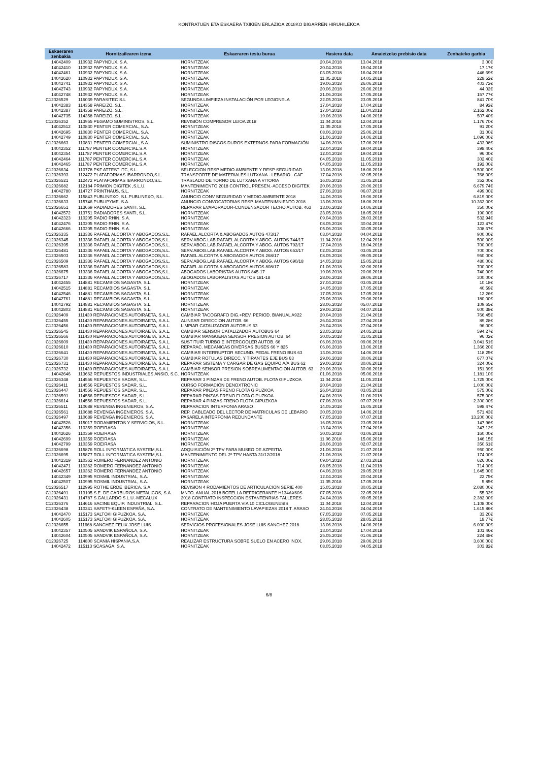KONTRATUEN ETA ESKAERA TXIKIEN ERLAZIOA 2018KO BIGARREN HIRUHILEKOA
| Eskaeraren zenbakia | Hornitzailearen izena | Eskaeraren testu burua | Hasiera data | Amaietzeko prebisio data | Zenbateko garbia |
| --- | --- | --- | --- | --- | --- |
| 14042409 | 110932 PAPYNDUX, S.A. | HORNITZEAK | 20.04.2018 | 13.04.2018 | 3,00€ |
| 14042410 | 110932 PAPYNDUX, S.A. | HORNITZEAK | 20.04.2018 | 19.04.2018 | 17,17€ |
| 14042461 | 110932 PAPYNDUX, S.A. | HORNITZEAK | 03.05.2018 | 16.04.2018 | 446,69€ |
| 14042620 | 110932 PAPYNDUX, S.A. | HORNITZEAK | 11.05.2018 | 14.05.2018 | 228,52€ |
| 14042741 | 110932 PAPYNDUX, S.A. | HORNITZEAK | 19.06.2018 | 26.06.2018 | 403,72€ |
| 14042743 | 110932 PAPYNDUX, S.A. | HORNITZEAK | 20.06.2018 | 26.06.2018 | 44,02€ |
| 14042748 | 110932 PAPYNDUX, S.A. | HORNITZEAK | 21.06.2018 | 17.05.2018 | 157,77€ |
| C12026529 | 116039 PARASITEC S.L | SEGUNDA LIMPIEZA INSTALACIÓN POR LEGIONELA | 22.05.2018 | 23.05.2018 | 841,70€ |
| 14042383 | 114358 PAREIZO, S.L. | HORNITZEAK | 17.04.2018 | 17.04.2018 | 84,92€ |
| 14042387 | 114358 PAREIZO, S.L. | HORNITZEAK | 17.04.2018 | 11.04.2018 | 2.162,00€ |
| 14042735 | 114358 PAREIZO, S.L. | HORNITZEAK | 19.06.2018 | 14.06.2018 | 507,40€ |
| C12026352 | 113955 PEGAMO SUMINISTROS, S.L. | REVISIÓN COMPRESOR LEIOA 2018 | 11.04.2018 | 12.04.2018 | 1.176,70€ |
| 14042512 | 110830 PENTER COMERCIAL, S.A. | HORNITZEAK | 11.05.2018 | 17.05.2018 | 91,20€ |
| 14042695 | 110830 PENTER COMERCIAL, S.A. | HORNITZEAK | 08.06.2018 | 25.06.2018 | 31,00€ |
| 14042749 | 110830 PENTER COMERCIAL, S.A. | HORNITZEAK | 21.06.2018 | 14.06.2018 | 1.096,00€ |
| C12026663 | 110831 PENTER COMERCIAL, S.A. | SUMINISTRO DISCOS DUROS EXTERNOS PARA FORMACIÓN | 14.06.2018 | 17.06.2018 | 433,98€ |
| 14042352 | 111787 PENTER COMERCIAL,S.A. | HORNITZEAK | 12.04.2018 | 19.04.2018 | 398,40€ |
| 14042354 | 111787 PENTER COMERCIAL,S.A. | HORNITZEAK | 12.04.2018 | 19.04.2018 | 96,00€ |
| 14042464 | 111787 PENTER COMERCIAL,S.A. | HORNITZEAK | 04.05.2018 | 11.05.2018 | 302,40€ |
| 14042465 | 111787 PENTER COMERCIAL,S.A. | HORNITZEAK | 04.05.2018 | 11.05.2018 | 192,00€ |
| C12026634 | 110778 PKF ATTEST ITC, S.L. | SELECCION RESP MEDIO AMBIENTE Y RESP SEGURIDAD | 13.06.2018 | 18.06.2018 | 9.500,00€ |
| C12026393 | 112472 PLATAFORMAS IBARRONDO,S.L. | TRANSPORTE DE MATERIALES LUTXANA - LEBARIO - CAF | 17.04.2018 | 02.05.2018 | 768,00€ |
| C12026521 | 112472 PLATAFORMAS IBARRONDO,S.L. | TRASLADO DE TORNO DE LUTXANA A VITORIA | 16.05.2018 | 31.05.2018 | 352,00€ |
| C12026682 | 112184 PRIMION DIGITEK ,S.L.U. | MANTENIMIENTO 2018 CONTROL PRESEN.-ACCESO DIGITEK | 20.06.2018 | 20.06.2019 | 6.679,74€ |
| 14042780 | 114727 PRINTHAUS, S.L. | HORNITZEAK | 27.06.2018 | 06.07.2018 | 499,00€ |
| C12026662 | 115843 PUBLINEXO, S.L.PUBLINEXO, S.L. | ANUNCIO CONV SEGURIDAD Y MEDIO AMBIENTE 2018 | 14.06.2018 | 19.06.2018 | 6.819,00€ |
| C12026633 | 115746 PUBLIPYME, S.A. | ANUNCIO CONVOCATORIAS RESP. MANTENIMNIENTO 2018 | 13.06.2018 | 18.06.2018 | 10.362,00€ |
| C12026651 | 113669 RADIADORES SANTI, S.L. | REPARAR EVAPORADOR-CONDENSADOR TECHO AUTOB. 463 | 13.06.2018 | 14.06.2018 | 350,00€ |
| 14042572 | 113751 RADIADORES SANTI, S.L. | HORNITZEAK | 23.05.2018 | 18.05.2018 | 190,00€ |
| 14042323 | 110205 RADIO RHIN, S.A. | HORNITZEAK | 09.04.2018 | 28.03.2018 | 532,94€ |
| 14042476 | 110205 RADIO RHIN, S.A. | HORNITZEAK | 08.05.2018 | 30.04.2018 | 123,47€ |
| 14042666 | 110205 RADIO RHIN, S.A. | HORNITZEAK | 05.06.2018 | 30.05.2018 | 308,67€ |
| C12026335 | 113336 RAFAEL ALCORTA Y ABOGADOS,S.L. | RAFAEL ALCORTA & ABOGADOS AUTOS 473/17 | 03.04.2018 | 04.04.2018 | 900,00€ |
| C12026345 | 113336 RAFAEL ALCORTA Y ABOGADOS,S.L. | SERV.ABOG.LAB.RAFAEL ALCORTA Y ABOG. AUTOS 744/17 | 11.04.2018 | 12.04.2018 | 500,00€ |
| C12026395 | 113336 RAFAEL ALCORTA Y ABOGADOS,S.L. | SERV.ABOG.LAB.RAFAEL ALCORTA Y ABOG. AUTOS 792/17 | 17.04.2018 | 18.04.2018 | 700,00€ |
| C12026481 | 113336 RAFAEL ALCORTA Y ABOGADOS,S.L. | SERV.ABOG.LAB.RAFAEL ALCORTA Y ABOG. AUTOS 653/17 | 02.05.2018 | 03.05.2018 | 700,00€ |
| C12026503 | 113336 RAFAEL ALCORTA Y ABOGADOS,S.L. | RAFAEL ALCORTA & ABOGADOS AUTOS 268/17 | 08.05.2018 | 09.05.2018 | 950,00€ |
| C12026509 | 113336 RAFAEL ALCORTA Y ABOGADOS,S.L. | SERV.ABOG.LAB.RAFAEL ALCORTA Y ABOG. AUTOS 690/18 | 14.05.2018 | 15.05.2018 | 480,00€ |
| C12026583 | 113336 RAFAEL ALCORTA Y ABOGADOS,S.L. | RAFAEL ALCORTA & ABOGADOS AUTOS 808/17 | 01.06.2018 | 02.06.2018 | 700,00€ |
| C12026675 | 113336 RAFAEL ALCORTA Y ABOGADOS,S.L. | ABOGADOS LABORISTAS AUTOS 845-17 | 19.06.2018 | 20.06.2018 | 740,00€ |
| C12026717 | 113336 RAFAEL ALCORTA Y ABOGADOS,S.L. | ABOGADOS LABORALISTAS AUTOS 181-18 | 28.06.2018 | 29.06.2018 | 300,00€ |
| 14042455 | 114881 RECAMBIOS SAGASTA, S.L. | HORNITZEAK | 27.04.2018 | 03.05.2018 | 10,18€ |
| 14042515 | 114881 RECAMBIOS SAGASTA, S.L. | HORNITZEAK | 14.05.2018 | 17.05.2018 | 40,59€ |
| 14042546 | 114881 RECAMBIOS SAGASTA, S.L. | HORNITZEAK | 17.05.2018 | 17.05.2018 | 12,26€ |
| 14042761 | 114881 RECAMBIOS SAGASTA, S.L. | HORNITZEAK | 25.06.2018 | 29.06.2018 | 180,00€ |
| 14042792 | 114881 RECAMBIOS SAGASTA, S.L. | HORNITZEAK | 28.06.2018 | 05.07.2018 | 109,65€ |
| 14042803 | 114881 RECAMBIOS SAGASTA, S.L. | HORNITZEAK | 29.06.2018 | 04.07.2018 | 600,38€ |
| C12026409 | 111430 REPARACIONES AUTOIRAETA, S.A.L. | CAMBIAR TACOGRAFO DIG.+REV. PERIOD. BIANUAL A922 | 20.04.2018 | 21.04.2018 | 766,45€ |
| C12026455 | 111430 REPARACIONES AUTOIRAETA, S.A.L. | ALINEAR DIRECCION AUTOB. 66 | 26.04.2018 | 27.04.2018 | 89,28€ |
| C12026456 | 111430 REPARACIONES AUTOIRAETA, S.A.L. | LIMPIAR CATALIZADOR AUTOBUS 63 | 26.04.2018 | 27.04.2018 | 96,00€ |
| C12026545 | 111430 REPARACIONES AUTOIRAETA, S.A.L. | CAMBIAR SENSOR CATALIZADOR AUTOBUS 64 | 23.05.2018 | 24.05.2018 | 594,27€ |
| C12026566 | 111430 REPARACIONES AUTOIRAETA, S.A.L. | CAMBIAR MANGUERA SENSOR PRESION AUTOB. 64 | 30.05.2018 | 31.05.2018 | 96,02€ |
| C12026609 | 111430 REPARACIONES AUTOIRAETA, S.A.L. | SUSTITUIR TURBO E INTERCOOLER AUTOB. 66 | 06.06.2018 | 09.06.2018 | 3.041,51€ |
| C12026610 | 111430 REPARACIONES AUTOIRAETA, S.A.L. | REPARAC. MECANICAS DIVERSAS BUSES 66 Y 825 | 06.06.2018 | 13.06.2018 | 1.366,20€ |
| C12026641 | 111430 REPARACIONES AUTOIRAETA, S.A.L. | CAMBIAR INTERRUPTOR SECUND. PEDAL FRENO BUS 63 | 13.06.2018 | 14.06.2018 | 118,25€ |
| C12026730 | 111430 REPARACIONES AUTOIRAETA, S.A.L. | CAMBIAR ROTULAS DIRECC. Y TIRANTES EJE BUS 63 | 29.06.2018 | 30.06.2018 | 677,07€ |
| C12026731 | 111430 REPARACIONES AUTOIRAETA, S.A.L. | REPARAR SISTEMA Y CARGAR DE GAS EQUIPO A/A BUS 62 | 29.06.2018 | 30.06.2018 | 324,00€ |
| C12026732 | 111430 REPARACIONES AUTOIRAETA, S.A.L. | CAMBIAR SENSOR PRESION SOBREALIMENTACION AUTOB. 63 | 29.06.2018 | 30.06.2018 | 151,39€ |
| 14042646 | 113662 REPUESTOS INDUSTRIALES ANSIO, S.C. | HORNITZEAK | 01.06.2018 | 05.06.2018 | 1.181,10€ |
| C12026348 | 114556 REPUESTOS SADAR, S.L. | REPARAR 3 PINZAS DE FRENO AUTOB. FLOTA GIPUZKOA | 11.04.2018 | 11.05.2018 | 1.725,00€ |
| C12026411 | 114556 REPUESTOS SADAR, S.L. | CURSO FORMACIÓN DENOXTRONIC | 20.04.2018 | 21.04.2018 | 1.000,00€ |
| C12026447 | 114556 REPUESTOS SADAR, S.L. | REPARAR PINZAS FRENO FLOTA GIPUZKOA | 26.04.2018 | 03.05.2018 | 575,00€ |
| C12026591 | 114556 REPUESTOS SADAR, S.L. | REPARAR PINZAS FRENO FLOTA GIPUZKOA | 04.06.2018 | 11.06.2018 | 575,00€ |
| C12026614 | 114556 REPUESTOS SADAR, S.L. | REPARAR 4 PINZAS FRENO FLOTA GIPUZKOA | 07.06.2018 | 07.07.2018 | 2.300,00€ |
| C12026511 | 110688 REVENGA INGENIEROS, S.A. | REPARACION INTERFONIA ARASO | 14.05.2018 | 15.05.2018 | 598,47€ |
| C12026561 | 110688 REVENGA INGENIEROS, S.A. | REP. CABLEADO DEL LECTOR DE MATRICULAS DE LEBARIO | 30.05.2018 | 14.06.2018 | 571,43€ |
| C12026497 | 110689 REVENGA INGENIEROS, S.A. | PASARELA INTERFONIA REDUNDANTE | 07.05.2018 | 07.07.2018 | 13.200,00€ |
| 14042526 | 115017 RODAMIENTOS Y SERVICIOS, S.L. | HORNITZEAK | 16.05.2018 | 23.05.2018 | 147,96€ |
| 14042356 | 110359 ROEIRASA | HORNITZEAK | 13.04.2018 | 17.04.2018 | 347,12€ |
| 14042626 | 110359 ROEIRASA | HORNITZEAK | 30.05.2018 | 03.06.2018 | 160,00€ |
| 14042699 | 110359 ROEIRASA | HORNITZEAK | 11.06.2018 | 15.06.2018 | 146,15€ |
| 14042799 | 110359 ROEIRASA | HORNITZEAK | 28.06.2018 | 02.07.2018 | 350,61€ |
| C12026698 | 115876 ROLL INFORMATICA SYSTEM,S.L. | ADQUISICIÓN 2º TPV PARA MUSEO DE AZPEITIA | 21.06.2018 | 21.07.2018 | 950,00€ |
| C12026695 | 115877 ROLL INFORMATICA SYSTEM,S.L. | MANTENIMIENTO DEL 2º TPV HASTA 31/12/2018 | 21.06.2018 | 21.07.2018 | 174,00€ |
| 14042319 | 110362 ROMERO FERNANDEZ ANTONIO | HORNITZEAK | 09.04.2018 | 27.03.2018 | 626,00€ |
| 14042471 | 110362 ROMERO FERNANDEZ ANTONIO | HORNITZEAK | 08.05.2018 | 11.04.2018 | 714,00€ |
| 14042657 | 110362 ROMERO FERNANDEZ ANTONIO | HORNITZEAK | 04.06.2018 | 29.05.2018 | 1.645,00€ |
| 14042349 | 110995 ROSMIL INDUSTRIAL, S.A. | HORNITZEAK | 12.04.2018 | 20.04.2018 | 22,75€ |
| 14042507 | 110995 ROSMIL INDUSTRIAL, S.A. | HORNITZEAK | 11.05.2018 | 17.05.2018 | 5,85€ |
| C12026517 | 112995 ROTHE ERDE IBERICA, S.A. | REVISION 4 RODAMIENTOS DE ARTICULACION SERIE 400 | 15.05.2018 | 30.05.2018 | 2.080,00€ |
| C12026491 | 113105 S.E. DE CARBUROS METALICOS, S.A. | MNTO. ANUAL 2018 BOTELLA REFRIGERANTE H134AX60S | 07.05.2018 | 22.05.2018 | 55,32€ |
| C12026431 | 114787 S.GALLARDO S.L.U.-MECALUX | 2018 CONTRATO INSPECCION ESTANTENRIAS TALLERES | 24.04.2018 | 09.05.2018 | 2.382,00€ |
| C12026376 | 114616 SACINE EQUIP. INDUSTRIAL, S.L. | REPARACION HOJA PUERTA VIA 10 CICLOGENESIS | 11.04.2018 | 12.04.2018 | 1.108,00€ |
| C12026438 | 110241 SAFETY-KLEEN ESPAÑA, S.A. | CONTRATO DE MANTENIMIENTO LAVAPIEZAS 2018 T. ARASO | 24.04.2018 | 24.04.2019 | 1.615,86€ |
| 14042470 | 115173 SALTOKI GIPUZKOA, S.A. | HORNITZEAK | 07.05.2018 | 07.05.2018 | 33,20€ |
| 14042605 | 115173 SALTOKI GIPUZKOA, S.A. | HORNITZEAK | 28.05.2018 | 28.05.2018 | 18,77€ |
| C12026655 | 111668 SANCHEZ FELIX JOSE LUIS | SERVICIOS PROFESIONALES JOSE LUIS SANCHEZ 2018 | 13.06.2018 | 14.06.2018 | 6.000,00€ |
| 14042357 | 110505 SANDVIK ESPAÑOLA, S.A. | HORNITZEAK | 13.04.2018 | 17.04.2018 | 101,46€ |
| 14042604 | 110505 SANDVIK ESPAÑOLA, S.A. | HORNITZEAK | 25.05.2018 | 01.06.2018 | 224,48€ |
| C12026725 | 114800 SCANIA HISPANIA,S.A. | REALIZAR ESTRUCTURA SOBRE SUELO EN ACERO INOX. | 29.06.2018 | 29.06.2019 | 3.600,00€ |
| 14042472 | 115113 SCASAGA, S.A. | HORNITZEAK | 08.05.2018 | 04.05.2018 | 303,82€ |
6/8